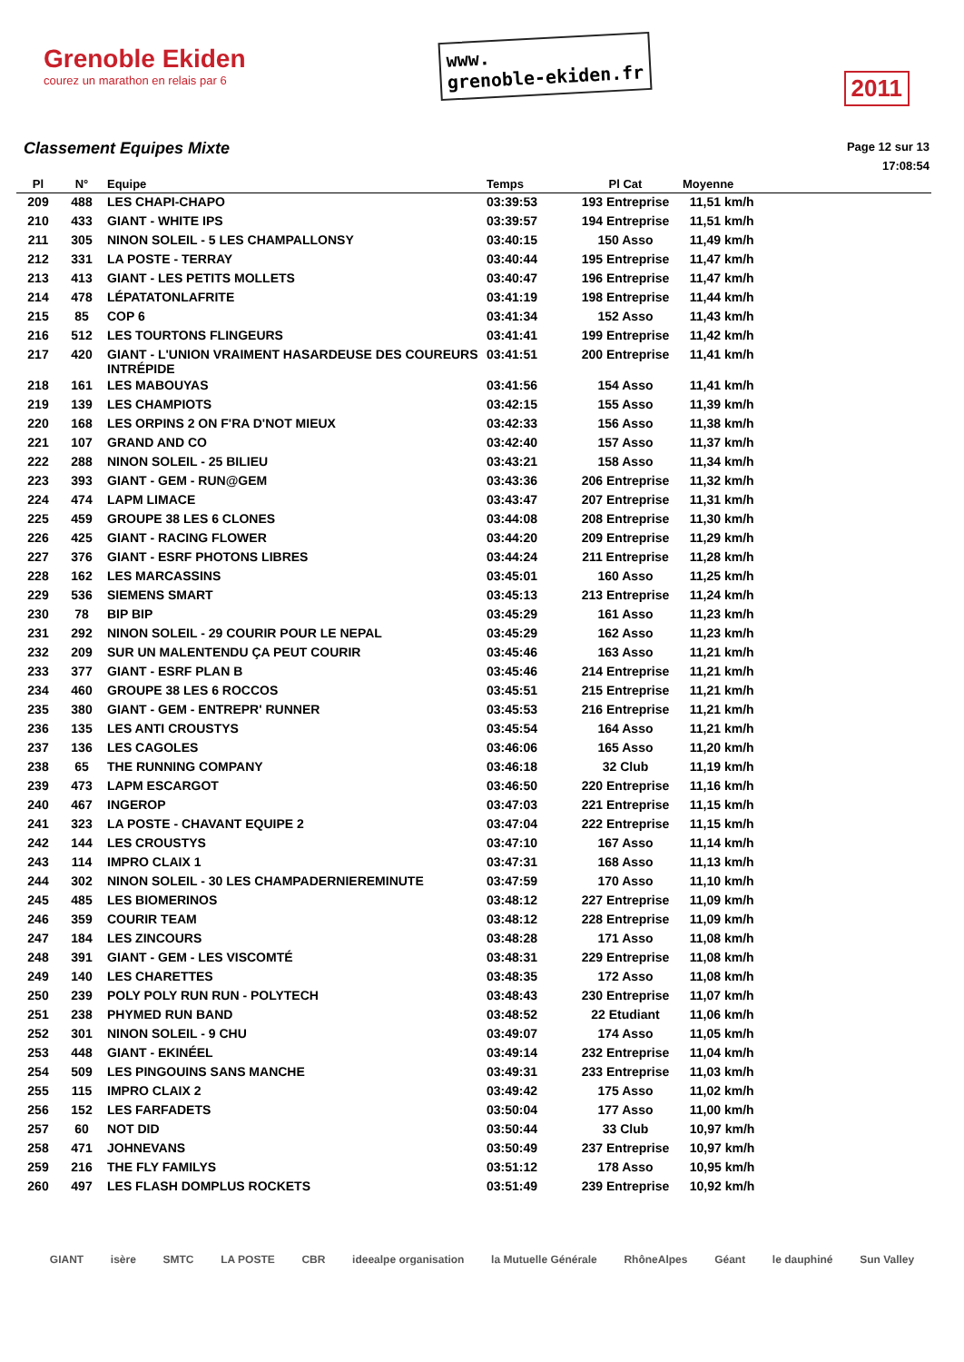Grenoble Ekiden
courez un marathon en relais par 6
www.
grenoble-ekiden.fr
2011
Classement Equipes Mixte
Page 12 sur 13
17:08:54
| Pl | N° | Equipe | Temps | Pl Cat | Moyenne |
| --- | --- | --- | --- | --- | --- |
| 209 | 488 | LES CHAPI-CHAPO | 03:39:53 | 193 Entreprise | 11,51 km/h |
| 210 | 433 | GIANT - WHITE IPS | 03:39:57 | 194 Entreprise | 11,51 km/h |
| 211 | 305 | NINON SOLEIL - 5 LES CHAMPALLONSY | 03:40:15 | 150 Asso | 11,49 km/h |
| 212 | 331 | LA POSTE - TERRAY | 03:40:44 | 195 Entreprise | 11,47 km/h |
| 213 | 413 | GIANT - LES PETITS MOLLETS | 03:40:47 | 196 Entreprise | 11,47 km/h |
| 214 | 478 | LÉPATATONLAFRITE | 03:41:19 | 198 Entreprise | 11,44 km/h |
| 215 | 85 | COP 6 | 03:41:34 | 152 Asso | 11,43 km/h |
| 216 | 512 | LES TOURTONS FLINGEURS | 03:41:41 | 199 Entreprise | 11,42 km/h |
| 217 | 420 | GIANT - L'UNION VRAIMENT HASARDEUSE DES COUREURS INTRÉPIDE | 03:41:51 | 200 Entreprise | 11,41 km/h |
| 218 | 161 | LES MABOUYAS | 03:41:56 | 154 Asso | 11,41 km/h |
| 219 | 139 | LES CHAMPIOTS | 03:42:15 | 155 Asso | 11,39 km/h |
| 220 | 168 | LES ORPINS 2 ON F'RA D'NOT MIEUX | 03:42:33 | 156 Asso | 11,38 km/h |
| 221 | 107 | GRAND AND CO | 03:42:40 | 157 Asso | 11,37 km/h |
| 222 | 288 | NINON SOLEIL - 25 BILIEU | 03:43:21 | 158 Asso | 11,34 km/h |
| 223 | 393 | GIANT - GEM - RUN@GEM | 03:43:36 | 206 Entreprise | 11,32 km/h |
| 224 | 474 | LAPM LIMACE | 03:43:47 | 207 Entreprise | 11,31 km/h |
| 225 | 459 | GROUPE 38 LES 6 CLONES | 03:44:08 | 208 Entreprise | 11,30 km/h |
| 226 | 425 | GIANT - RACING FLOWER | 03:44:20 | 209 Entreprise | 11,29 km/h |
| 227 | 376 | GIANT - ESRF PHOTONS LIBRES | 03:44:24 | 211 Entreprise | 11,28 km/h |
| 228 | 162 | LES MARCASSINS | 03:45:01 | 160 Asso | 11,25 km/h |
| 229 | 536 | SIEMENS SMART | 03:45:13 | 213 Entreprise | 11,24 km/h |
| 230 | 78 | BIP BIP | 03:45:29 | 161 Asso | 11,23 km/h |
| 231 | 292 | NINON SOLEIL - 29 COURIR POUR LE NEPAL | 03:45:29 | 162 Asso | 11,23 km/h |
| 232 | 209 | SUR UN MALENTENDU ÇA PEUT COURIR | 03:45:46 | 163 Asso | 11,21 km/h |
| 233 | 377 | GIANT - ESRF PLAN B | 03:45:46 | 214 Entreprise | 11,21 km/h |
| 234 | 460 | GROUPE 38 LES 6 ROCCOS | 03:45:51 | 215 Entreprise | 11,21 km/h |
| 235 | 380 | GIANT - GEM - ENTREPR' RUNNER | 03:45:53 | 216 Entreprise | 11,21 km/h |
| 236 | 135 | LES ANTI CROUSTYS | 03:45:54 | 164 Asso | 11,21 km/h |
| 237 | 136 | LES CAGOLES | 03:46:06 | 165 Asso | 11,20 km/h |
| 238 | 65 | THE RUNNING COMPANY | 03:46:18 | 32 Club | 11,19 km/h |
| 239 | 473 | LAPM ESCARGOT | 03:46:50 | 220 Entreprise | 11,16 km/h |
| 240 | 467 | INGEROP | 03:47:03 | 221 Entreprise | 11,15 km/h |
| 241 | 323 | LA POSTE - CHAVANT EQUIPE 2 | 03:47:04 | 222 Entreprise | 11,15 km/h |
| 242 | 144 | LES CROUSTYS | 03:47:10 | 167 Asso | 11,14 km/h |
| 243 | 114 | IMPRO CLAIX 1 | 03:47:31 | 168 Asso | 11,13 km/h |
| 244 | 302 | NINON SOLEIL - 30 LES CHAMPADERNIEREMINUTE | 03:47:59 | 170 Asso | 11,10 km/h |
| 245 | 485 | LES BIOMERINOS | 03:48:12 | 227 Entreprise | 11,09 km/h |
| 246 | 359 | COURIR TEAM | 03:48:12 | 228 Entreprise | 11,09 km/h |
| 247 | 184 | LES ZINCOURS | 03:48:28 | 171 Asso | 11,08 km/h |
| 248 | 391 | GIANT - GEM - LES VISCOMTÉ | 03:48:31 | 229 Entreprise | 11,08 km/h |
| 249 | 140 | LES CHARETTES | 03:48:35 | 172 Asso | 11,08 km/h |
| 250 | 239 | POLY POLY RUN RUN - POLYTECH | 03:48:43 | 230 Entreprise | 11,07 km/h |
| 251 | 238 | PHYMED RUN BAND | 03:48:52 | 22 Etudiant | 11,06 km/h |
| 252 | 301 | NINON SOLEIL - 9 CHU | 03:49:07 | 174 Asso | 11,05 km/h |
| 253 | 448 | GIANT - EKINÉEL | 03:49:14 | 232 Entreprise | 11,04 km/h |
| 254 | 509 | LES PINGOUINS SANS MANCHE | 03:49:31 | 233 Entreprise | 11,03 km/h |
| 255 | 115 | IMPRO CLAIX 2 | 03:49:42 | 175 Asso | 11,02 km/h |
| 256 | 152 | LES FARFADETS | 03:50:04 | 177 Asso | 11,00 km/h |
| 257 | 60 | NOT DID | 03:50:44 | 33 Club | 10,97 km/h |
| 258 | 471 | JOHNEVANS | 03:50:49 | 237 Entreprise | 10,97 km/h |
| 259 | 216 | THE FLY FAMILYS | 03:51:12 | 178 Asso | 10,95 km/h |
| 260 | 497 | LES FLASH DOMPLUS ROCKETS | 03:51:49 | 239 Entreprise | 10,92 km/h |
GIANT isère SMTC LA POSTE CBR ideealpe organisation la Mutuelle Générale RhôneAlpes Géant le dauphiné Sun Valley